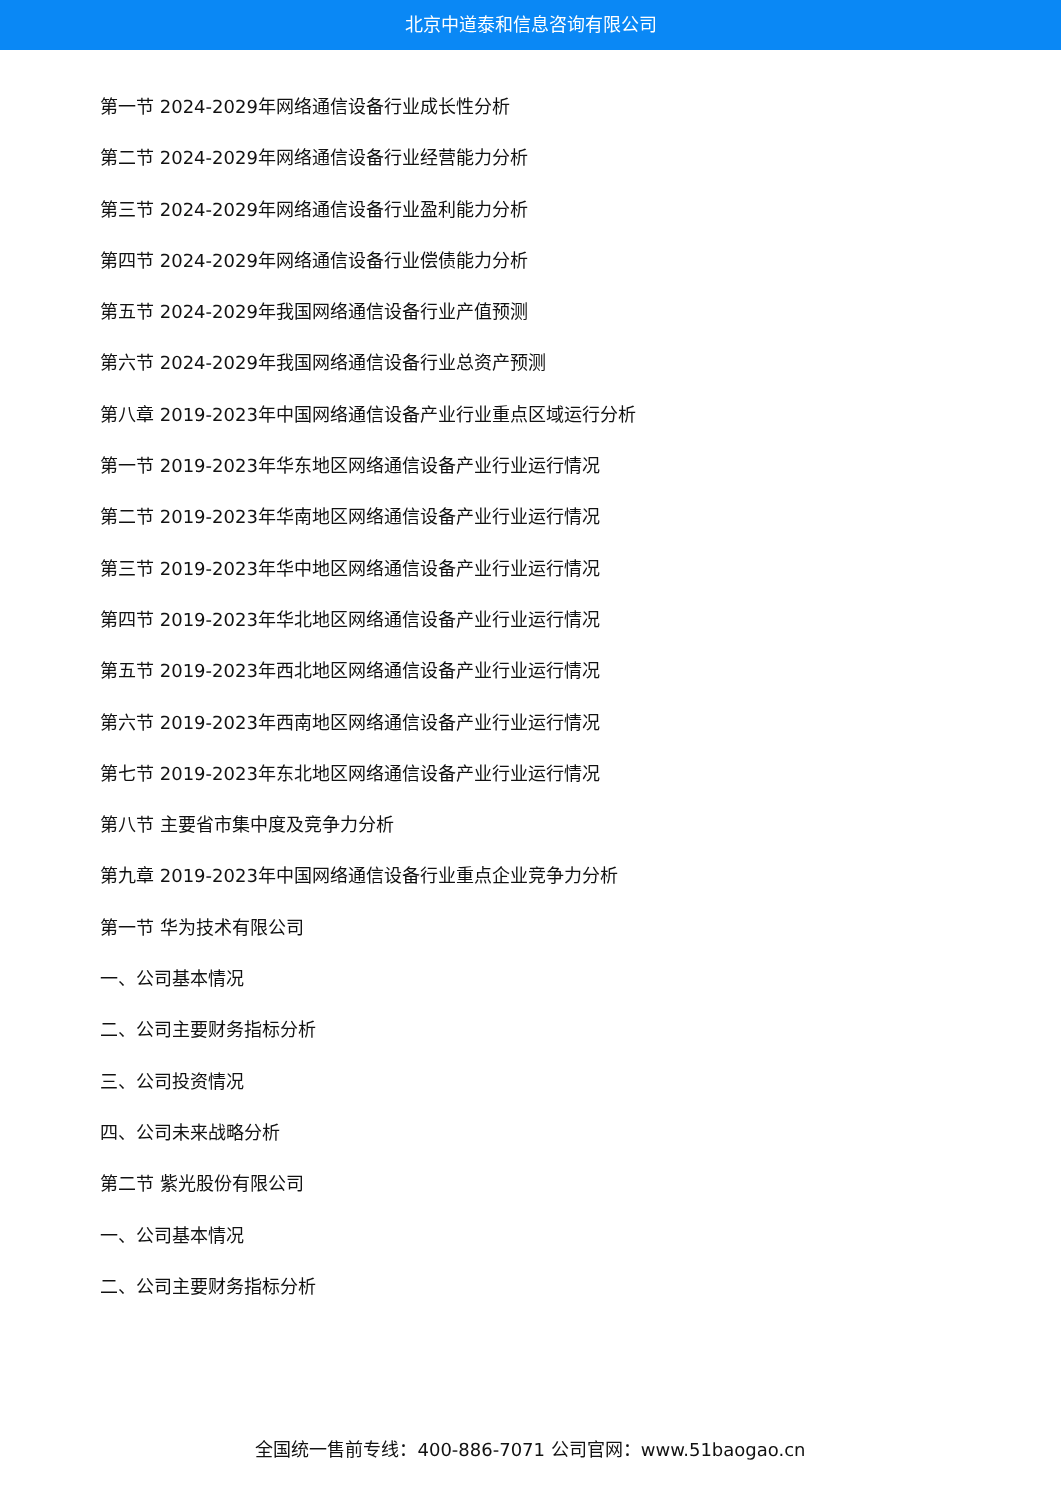北京中道泰和信息咨询有限公司
第一节 2024-2029年网络通信设备行业成长性分析
第二节 2024-2029年网络通信设备行业经营能力分析
第三节 2024-2029年网络通信设备行业盈利能力分析
第四节 2024-2029年网络通信设备行业偿债能力分析
第五节 2024-2029年我国网络通信设备行业产值预测
第六节 2024-2029年我国网络通信设备行业总资产预测
第八章 2019-2023年中国网络通信设备产业行业重点区域运行分析
第一节 2019-2023年华东地区网络通信设备产业行业运行情况
第二节 2019-2023年华南地区网络通信设备产业行业运行情况
第三节 2019-2023年华中地区网络通信设备产业行业运行情况
第四节 2019-2023年华北地区网络通信设备产业行业运行情况
第五节 2019-2023年西北地区网络通信设备产业行业运行情况
第六节 2019-2023年西南地区网络通信设备产业行业运行情况
第七节 2019-2023年东北地区网络通信设备产业行业运行情况
第八节 主要省市集中度及竞争力分析
第九章 2019-2023年中国网络通信设备行业重点企业竞争力分析
第一节 华为技术有限公司
一、公司基本情况
二、公司主要财务指标分析
三、公司投资情况
四、公司未来战略分析
第二节 紫光股份有限公司
一、公司基本情况
二、公司主要财务指标分析
全国统一售前专线：400-886-7071 公司官网：www.51baogao.cn